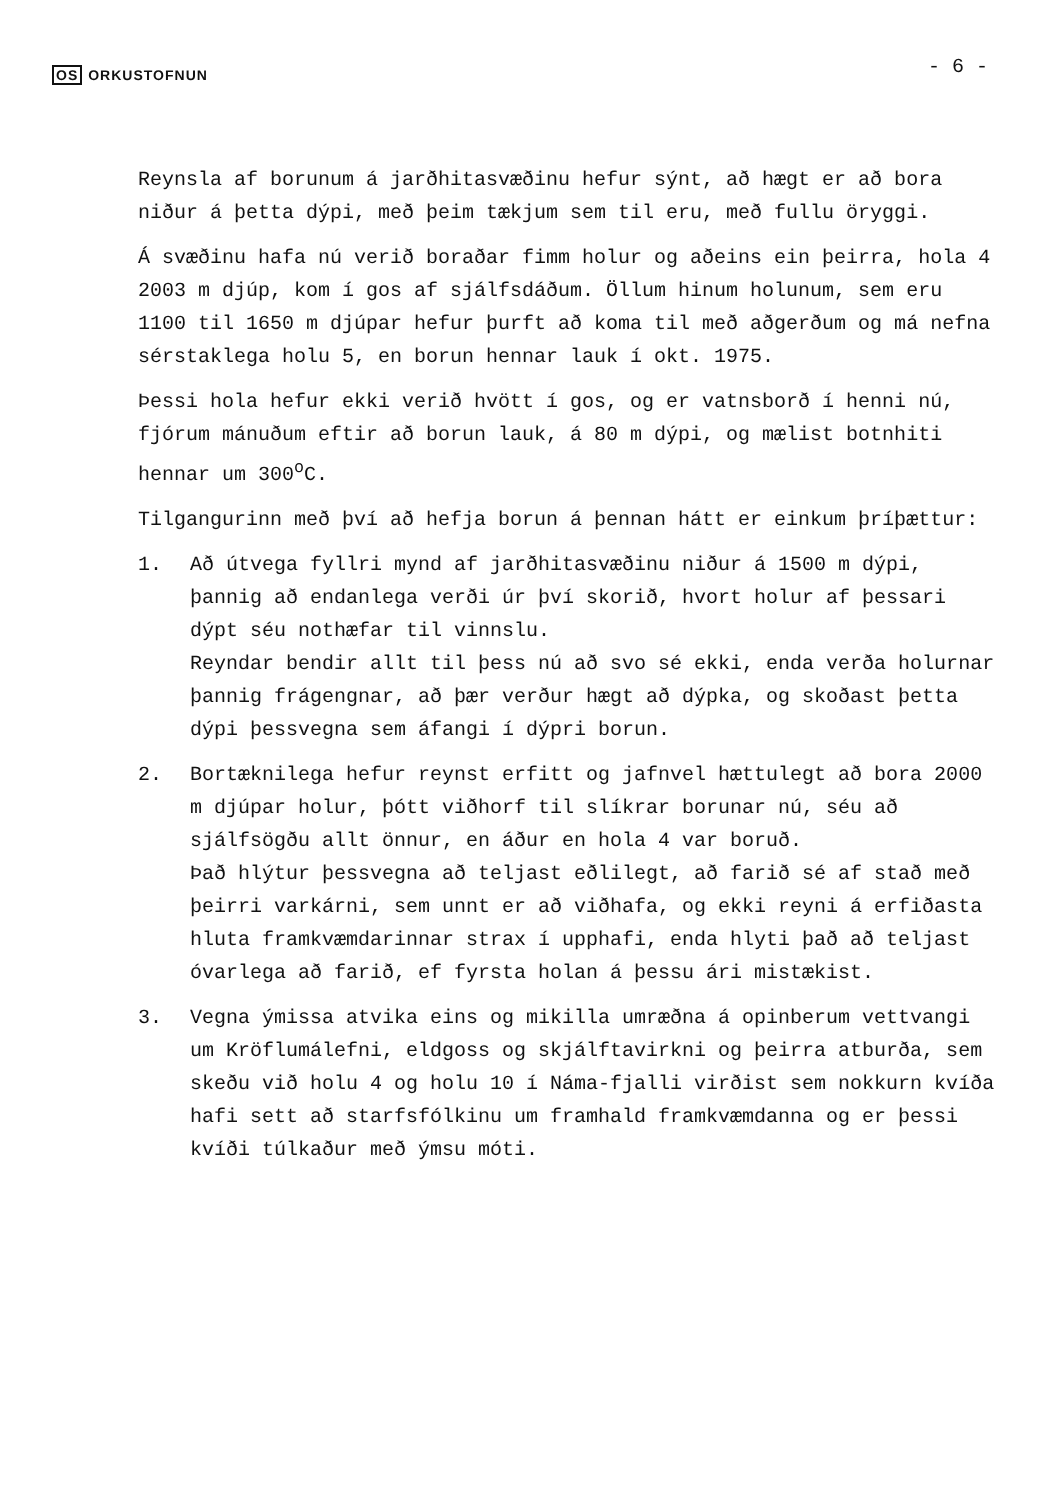OS ORKUSTOFNUN
- 6 -
Reynsla af borunum á jarðhitasvæðinu hefur sýnt, að hægt er að bora niður á þetta dýpi, með þeim tækjum sem til eru, með fullu öryggi.
Á svæðinu hafa nú verið boraðar fimm holur og aðeins ein þeirra, hola 4 2003 m djúp, kom í gos af sjálfsdáðum. Öllum hinum holunum, sem eru 1100 til 1650 m djúpar hefur þurft að koma til með aðgerðum og má nefna sérstaklega holu 5, en borun hennar lauk í okt. 1975.
Þessi hola hefur ekki verið hvött í gos, og er vatnsborð í henni nú, fjórum mánuðum eftir að borun lauk, á 80 m dýpi, og mælist botnhiti hennar um 300<sup>o</sup>C.
Tilgangurinn með því að hefja borun á þennan hátt er einkum þríþættur:
1. Að útvega fyllri mynd af jarðhitasvæðinu niður á 1500 m dýpi, þannig að endanlega verði úr því skorið, hvort holur af þessari dýpt séu nothæfar til vinnslu.
Reyndar bendir allt til þess nú að svo sé ekki, enda verða holurnar þannig frágengnar, að þær verður hægt að dýpka, og skoðast þetta dýpi þessvegna sem áfangi í dýpri borun.
2. Bortæknilega hefur reynst erfitt og jafnvel hættulegt að bora 2000 m djúpar holur, þótt viðhorf til slíkrar borunar nú, séu að sjálfsögðu allt önnur, en áður en hola 4 var boruð.
Það hlýtur þessvegna að teljast eðlilegt, að farið sé af stað með þeirri varkárni, sem unnt er að viðhafa, og ekki reyni á erfiðasta hluta framkvæmdarinnar strax í upphafi, enda hlyti það að teljast óvarlega að farið, ef fyrsta holan á þessu ári mistækist.
3. Vegna ýmissa atvika eins og mikilla umræðna á opinberum vettvangi um Kröflumálefni, eldgoss og skjálftavirkni og þeirra atburða, sem skeðu við holu 4 og holu 10 í Náma-fjalli virðist sem nokkurn kvíða hafi sett að starfsfólkinu um framhald framkvæmdanna og er þessi kvíði túlkaður með ýmsu móti.